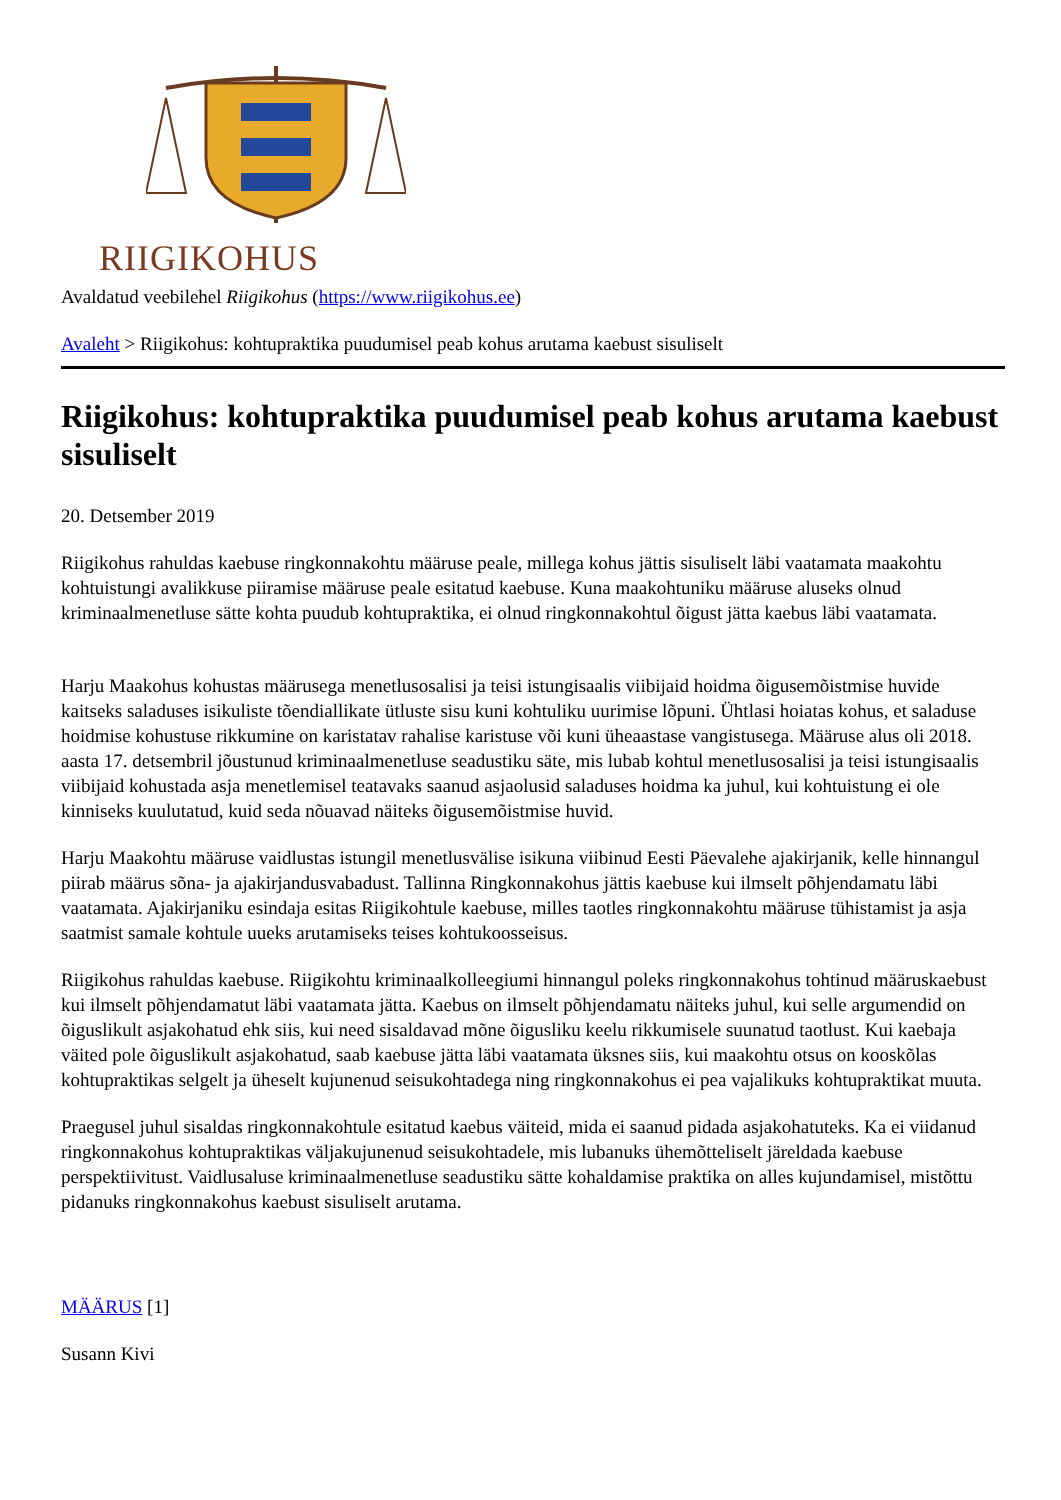RIIGIKOHUS
Avaldatud veebilehel Riigikohus (https://www.riigikohus.ee)
Avaleht > Riigikohus: kohtupraktika puudumisel peab kohus arutama kaebust sisuliselt
Riigikohus: kohtupraktika puudumisel peab kohus arutama kaebust sisuliselt
20. Detsember 2019
Riigikohus rahuldas kaebuse ringkonnakohtu määruse peale, millega kohus jättis sisuliselt läbi vaatamata maakohtu kohtuistungi avalikkuse piiramise määruse peale esitatud kaebuse. Kuna maakohtuniku määruse aluseks olnud kriminaalmenetluse sätte kohta puudub kohtupraktika, ei olnud ringkonnakohtul õigust jätta kaebus läbi vaatamata.
Harju Maakohus kohustas määrusega menetlusosalisi ja teisi istungisaalis viibijaid hoidma õigusemõistmise huvide kaitseks saladuses isikuliste tõendiallikate ütluste sisu kuni kohtuliku uurimise lõpuni. Ühtlasi hoiatas kohus, et saladuse hoidmise kohustuse rikkumine on karistatav rahalise karistuse või kuni üheaastase vangistusega. Määruse alus oli 2018. aasta 17. detsembril jõustunud kriminaalmenetluse seadustiku säte, mis lubab kohtul menetlusosalisi ja teisi istungisaalis viibijaid kohustada asja menetlemisel teatavaks saanud asjaolusid saladuses hoidma ka juhul, kui kohtuistung ei ole kinniseks kuulutatud, kuid seda nõuavad näiteks õigusemõistmise huvid.
Harju Maakohtu määruse vaidlustas istungil menetlusvälise isikuna viibinud Eesti Päevalehe ajakirjanik, kelle hinnangul piirab määrus sõna- ja ajakirjandusvabadust. Tallinna Ringkonnakohus jättis kaebuse kui ilmselt põhjendamatu läbi vaatamata. Ajakirjaniku esindaja esitas Riigikohtule kaebuse, milles taotles ringkonnakohtu määruse tühistamist ja asja saatmist samale kohtule uueks arutamiseks teises kohtukoosseisus.
Riigikohus rahuldas kaebuse. Riigikohtu kriminaalkolleegiumi hinnangul poleks ringkonnakohus tohtinud määruskaebust kui ilmselt põhjendamatut läbi vaatamata jätta. Kaebus on ilmselt põhjendamatu näiteks juhul, kui selle argumendid on õiguslikult asjakohatud ehk siis, kui need sisaldavad mõne õigusliku keelu rikkumisele suunatud taotlust. Kui kaebaja väited pole õiguslikult asjakohatud, saab kaebuse jätta läbi vaatamata üksnes siis, kui maakohtu otsus on kooskõlas kohtupraktikas selgelt ja üheselt kujunenud seisukohtadega ning ringkonnakohus ei pea vajalikuks kohtupraktikat muuta.
Praegusel juhul sisaldas ringkonnakohtule esitatud kaebus väiteid, mida ei saanud pidada asjakohatuteks. Ka ei viidanud ringkonnakohus kohtupraktikas väljakujunenud seisukohtadele, mis lubanuks ühemõtteliselt järeldada kaebuse perspektiivitust. Vaidlusaluse kriminaalmenetluse seadustiku sätte kohaldamise praktika on alles kujundamisel, mistõttu pidanuks ringkonnakohus kaebust sisuliselt arutama.
MÄÄRUS [1]
Susann Kivi